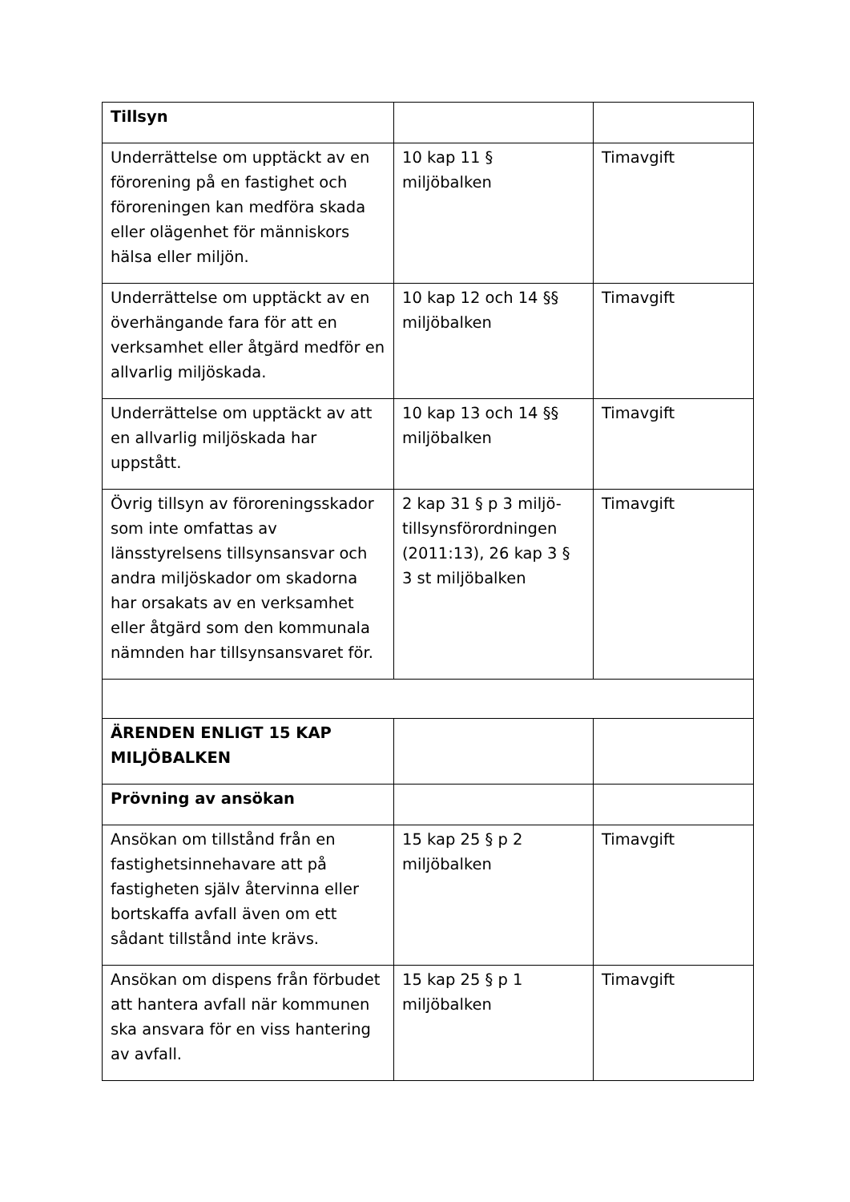| Tillsyn | | |
| Underrättelse om upptäckt av en förorening på en fastighet och föroreningen kan medföra skada eller olägenhet för människors hälsa eller miljön. | 10 kap 11 § miljöbalken | Timavgift |
| Underrättelse om upptäckt av en överhängande fara för att en verksamhet eller åtgärd medför en allvarlig miljöskada. | 10 kap 12 och 14 §§ miljöbalken | Timavgift |
| Underrättelse om upptäckt av att en allvarlig miljöskada har uppstått. | 10 kap 13 och 14 §§ miljöbalken | Timavgift |
| Övrig tillsyn av föroreningsskador som inte omfattas av länsstyrelsens tillsynsansvar och andra miljöskador om skadorna har orsakats av en verksamhet eller åtgärd som den kommunala nämnden har tillsynsansvaret för. | 2 kap 31 § p 3 miljö-tillsynsförordningen (2011:13), 26 kap 3 § 3 st miljöbalken | Timavgift |
| ÄRENDEN ENLIGT 15 KAP MILJÖBALKEN | | |
| Prövning av ansökan | | |
| Ansökan om tillstånd från en fastighetsinnehavare att på fastigheten själv återvinna eller bortskaffa avfall även om ett sådant tillstånd inte krävs. | 15 kap 25 § p 2 miljöbalken | Timavgift |
| Ansökan om dispens från förbudet att hantera avfall när kommunen ska ansvara för en viss hantering av avfall. | 15 kap 25 § p 1 miljöbalken | Timavgift |